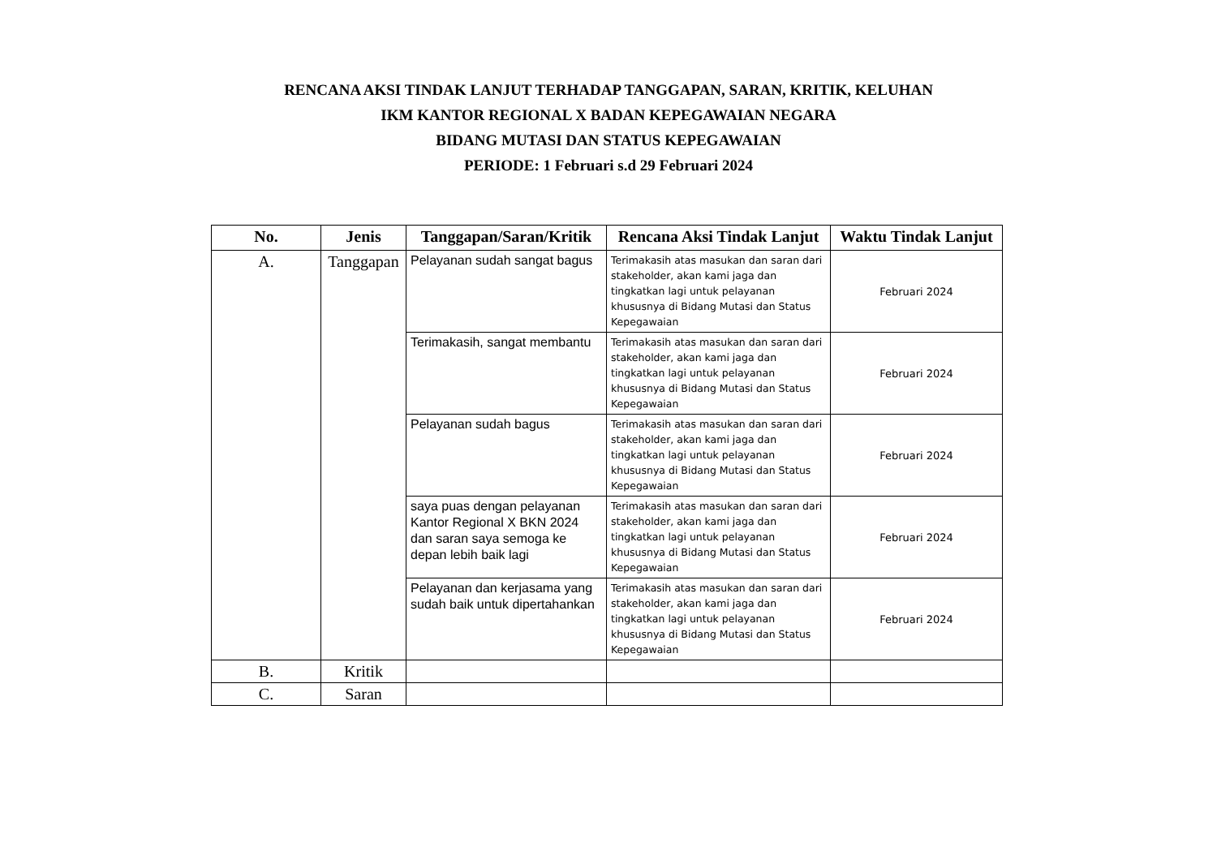RENCANA AKSI TINDAK LANJUT TERHADAP TANGGAPAN, SARAN, KRITIK, KELUHAN
IKM KANTOR REGIONAL X BADAN KEPEGAWAIAN NEGARA
BIDANG MUTASI DAN STATUS KEPEGAWAIAN
PERIODE: 1 Februari s.d 29 Februari 2024
| No. | Jenis | Tanggapan/Saran/Kritik | Rencana Aksi Tindak Lanjut | Waktu Tindak Lanjut |
| --- | --- | --- | --- | --- |
| A. | Tanggapan | Pelayanan sudah sangat bagus | Terimakasih atas masukan dan saran dari stakeholder, akan kami jaga dan tingkatkan lagi untuk pelayanan khususnya di Bidang Mutasi dan Status Kepegawaian | Februari 2024 |
| | | Terimakasih, sangat membantu | Terimakasih atas masukan dan saran dari stakeholder, akan kami jaga dan tingkatkan lagi untuk pelayanan khususnya di Bidang Mutasi dan Status Kepegawaian | Februari 2024 |
| | | Pelayanan sudah bagus | Terimakasih atas masukan dan saran dari stakeholder, akan kami jaga dan tingkatkan lagi untuk pelayanan khususnya di Bidang Mutasi dan Status Kepegawaian | Februari 2024 |
| | | saya puas dengan pelayanan Kantor Regional X BKN 2024 dan saran saya semoga ke depan lebih baik lagi | Terimakasih atas masukan dan saran dari stakeholder, akan kami jaga dan tingkatkan lagi untuk pelayanan khususnya di Bidang Mutasi dan Status Kepegawaian | Februari 2024 |
| | | Pelayanan dan kerjasama yang sudah baik untuk dipertahankan | Terimakasih atas masukan dan saran dari stakeholder, akan kami jaga dan tingkatkan lagi untuk pelayanan khususnya di Bidang Mutasi dan Status Kepegawaian | Februari 2024 |
| B. | Kritik | | | |
| C. | Saran | | | |